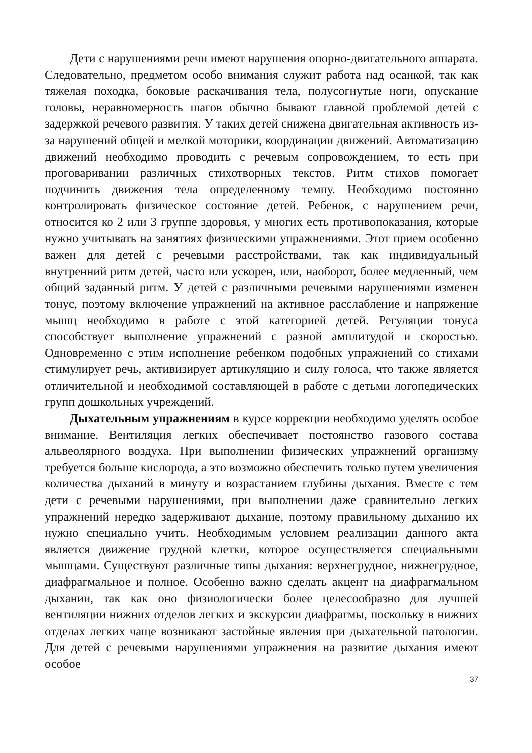Дети с нарушениями речи имеют нарушения опорно-двигательного аппарата. Следовательно, предметом особо внимания служит работа над осанкой, так как тяжелая походка, боковые раскачивания тела, полусогнутые ноги, опускание головы, неравномерность шагов обычно бывают главной проблемой детей с задержкой речевого развития. У таких детей снижена двигательная активность из-за нарушений общей и мелкой моторики, координации движений. Автоматизацию движений необходимо проводить с речевым сопровождением, то есть при проговаривании различных стихотворных текстов. Ритм стихов помогает подчинить движения тела определенному темпу. Необходимо постоянно контролировать физическое состояние детей. Ребенок, с нарушением речи, относится ко 2 или 3 группе здоровья, у многих есть противопоказания, которые нужно учитывать на занятиях физическими упражнениями. Этот прием особенно важен для детей с речевыми расстройствами, так как индивидуальный внутренний ритм детей, часто или ускорен, или, наоборот, более медленный, чем общий заданный ритм. У детей с различными речевыми нарушениями изменен тонус, поэтому включение упражнений на активное расслабление и напряжение мышц необходимо в работе с этой категорией детей. Регуляции тонуса способствует выполнение упражнений с разной амплитудой и скоростью. Одновременно с этим исполнение ребенком подобных упражнений со стихами стимулирует речь, активизирует артикуляцию и силу голоса, что также является отличительной и необходимой составляющей в работе с детьми логопедических групп дошкольных учреждений.
Дыхательным упражнениям в курсе коррекции необходимо уделять особое внимание. Вентиляция легких обеспечивает постоянство газового состава альвеолярного воздуха. При выполнении физических упражнений организму требуется больше кислорода, а это возможно обеспечить только путем увеличения количества дыханий в минуту и возрастанием глубины дыхания. Вместе с тем дети с речевыми нарушениями, при выполнении даже сравнительно легких упражнений нередко задерживают дыхание, поэтому правильному дыханию их нужно специально учить. Необходимым условием реализации данного акта является движение грудной клетки, которое осуществляется специальными мышцами. Существуют различные типы дыхания: верхнегрудное, нижнегрудное, диафрагмальное и полное. Особенно важно сделать акцент на диафрагмальном дыхании, так как оно физиологически более целесообразно для лучшей вентиляции нижних отделов легких и экскурсии диафрагмы, поскольку в нижних отделах легких чаще возникают застойные явления при дыхательной патологии. Для детей с речевыми нарушениями упражнения на развитие дыхания имеют особое
37